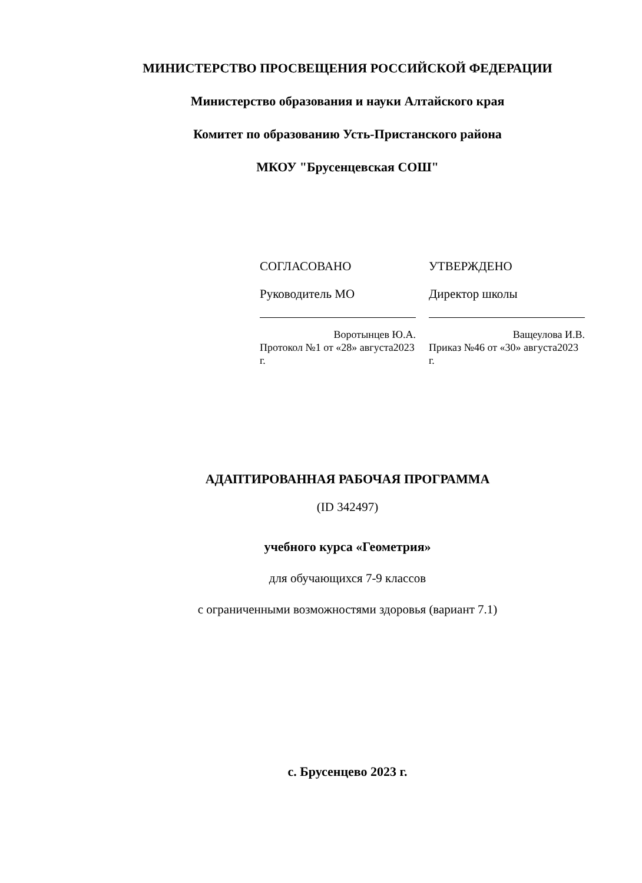МИНИСТЕРСТВО ПРОСВЕЩЕНИЯ РОССИЙСКОЙ ФЕДЕРАЦИИ
Министерство образования и науки Алтайского края
Комитет по образованию Усть-Пристанского района
МКОУ "Брусенцевская СОШ"
СОГЛАСОВАНО
Руководитель МО
Воротынцев Ю.А.
Протокол №1 от «28» августа2023 г.
УТВЕРЖДЕНО
Директор школы
Ващеулова И.В.
Приказ №46 от «30» августа2023 г.
АДАПТИРОВАННАЯ РАБОЧАЯ ПРОГРАММА
(ID 342497)
учебного курса «Геометрия»
для обучающихся 7-9 классов
с ограниченными возможностями здоровья (вариант 7.1)
с. Брусенцево 2023 г.